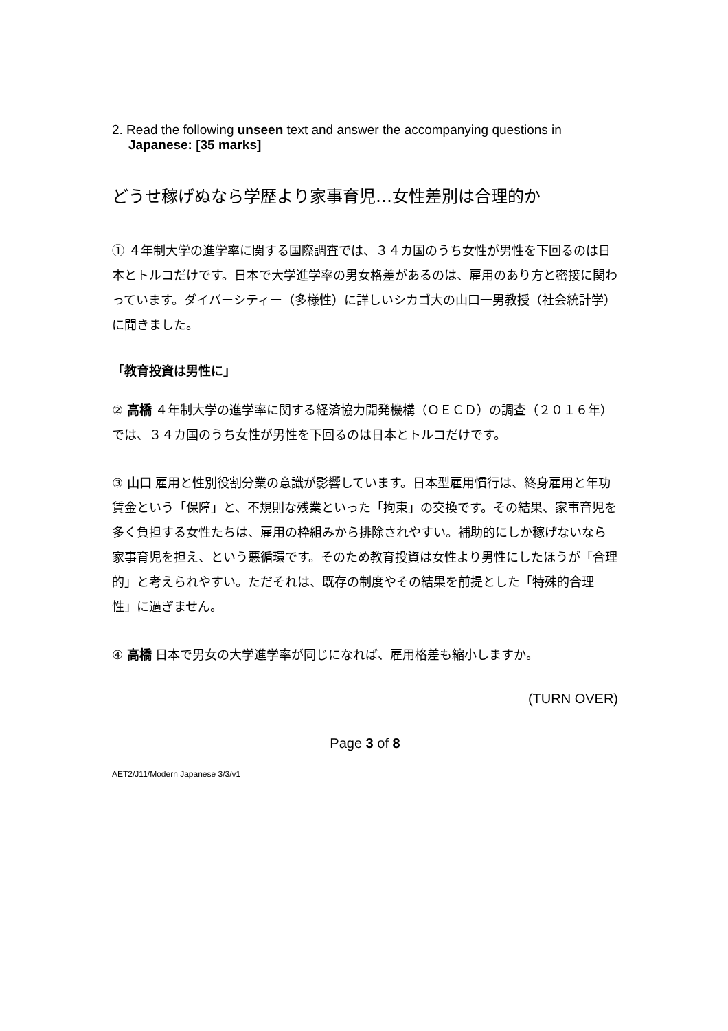2. Read the following unseen text and answer the accompanying questions in
Japanese: [35 marks]
どうせ稼げぬなら学歴より家事育児…女性差別は合理的か
① ４年制大学の進学率に関する国際調査では、３４カ国のうち女性が男性を下回るのは日本とトルコだけです。日本で大学進学率の男女格差があるのは、雇用のあり方と密接に関わっています。ダイバーシティー（多様性）に詳しいシカゴ大の山口一男教授（社会統計学）に聞きました。
「教育投資は男性に」
② 高橋 ４年制大学の進学率に関する経済協力開発機構（ＯＥＣＤ）の調査（２０１６年）では、３４カ国のうち女性が男性を下回るのは日本とトルコだけです。
③ 山口 雇用と性別役割分業の意識が影響しています。日本型雇用慣行は、終身雇用と年功賃金という「保障」と、不規則な残業といった「拘束」の交換です。その結果、家事育児を多く負担する女性たちは、雇用の枠組みから排除されやすい。補助的にしか稼げないなら家事育児を担え、という悪循環です。そのため教育投資は女性より男性にしたほうが「合理的」と考えられやすい。ただそれは、既存の制度やその結果を前提とした「特殊的合理性」に過ぎません。
④ 高橋 日本で男女の大学進学率が同じになれば、雇用格差も縮小しますか。
(TURN OVER)
Page 3 of 8
AET2/J11/Modern Japanese 3/3/v1